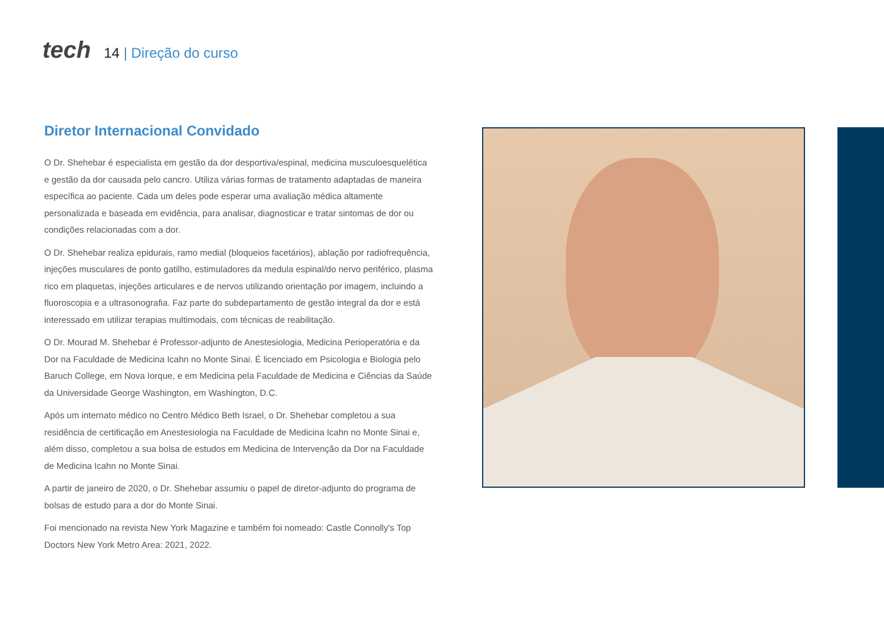tech 14 | Direção do curso
Diretor Internacional Convidado
O Dr. Shehebar é especialista em gestão da dor desportiva/espinal, medicina musculoesquelética e gestão da dor causada pelo cancro. Utiliza várias formas de tratamento adaptadas de maneira específica ao paciente. Cada um deles pode esperar uma avaliação médica altamente personalizada e baseada em evidência, para analisar, diagnosticar e tratar sintomas de dor ou condições relacionadas com a dor.
O Dr. Shehebar realiza epidurais, ramo medial (bloqueios facetários), ablação por radiofrequência, injeções musculares de ponto gatilho, estimuladores da medula espinal/do nervo periférico, plasma rico em plaquetas, injeções articulares e de nervos utilizando orientação por imagem, incluindo a fluoroscopia e a ultrasonografia. Faz parte do subdepartamento de gestão integral da dor e está interessado em utilizar terapias multimodais, com técnicas de reabilitação.
O Dr. Mourad M. Shehebar é Professor-adjunto de Anestesiologia, Medicina Perioperatória e da Dor na Faculdade de Medicina Icahn no Monte Sinai. É licenciado em Psicologia e Biologia pelo Baruch College, em Nova Iorque, e em Medicina pela Faculdade de Medicina e Ciências da Saúde da Universidade George Washington, em Washington, D.C.
Após um internato médico no Centro Médico Beth Israel, o Dr. Shehebar completou a sua residência de certificação em Anestesiologia na Faculdade de Medicina Icahn no Monte Sinai e, além disso, completou a sua bolsa de estudos em Medicina de Intervenção da Dor na Faculdade de Medicina Icahn no Monte Sinai.
A partir de janeiro de 2020, o Dr. Shehebar assumiu o papel de diretor-adjunto do programa de bolsas de estudo para a dor do Monte Sinai.
Foi mencionado na revista New York Magazine e também foi nomeado: Castle Connolly's Top Doctors New York Metro Area: 2021, 2022.